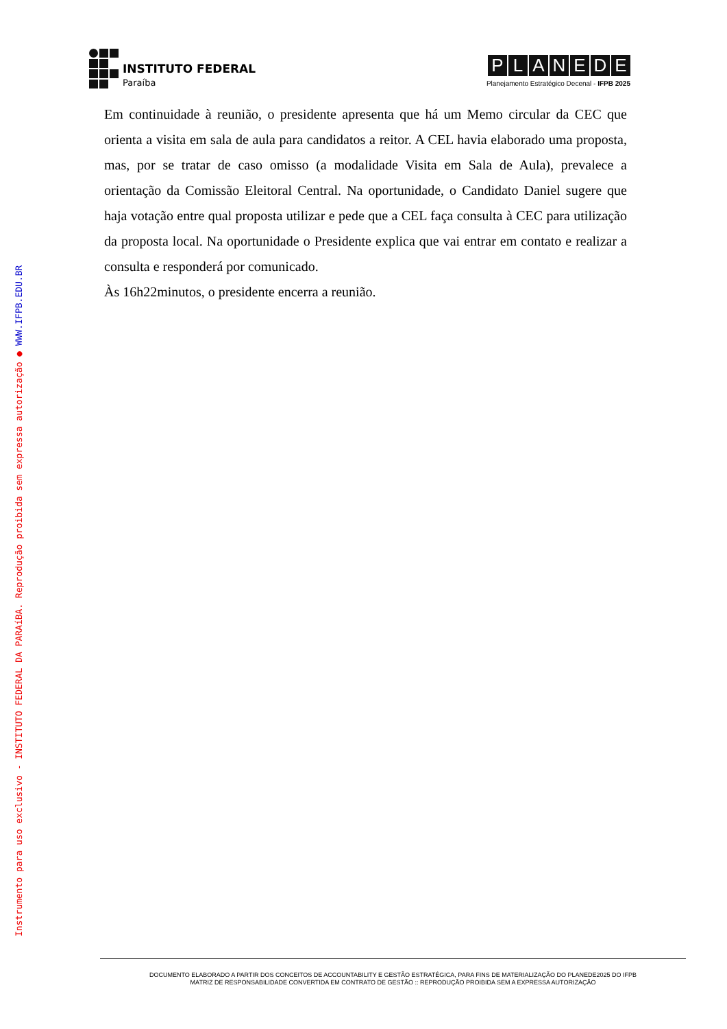INSTITUTO FEDERAL
Paraíba
PLANEDE
Planejamento Estratégico Decenal - IFPB 2025
Em continuidade à reunião, o presidente apresenta que há um Memo circular da CEC que orienta a visita em sala de aula para candidatos a reitor. A CEL havia elaborado uma proposta, mas, por se tratar de caso omisso (a modalidade Visita em Sala de Aula), prevalece a orientação da Comissão Eleitoral Central. Na oportunidade, o Candidato Daniel sugere que haja votação entre qual proposta utilizar e pede que a CEL faça consulta à CEC para utilização da proposta local. Na oportunidade o Presidente explica que vai entrar em contato e realizar a consulta e responderá por comunicado.
Às 16h22minutos, o presidente encerra a reunião.
Instrumento para uso exclusivo - INSTITUTO FEDERAL DA PARAíBA. Reprodução proibida sem expressa autorização ● WWW.IFPB.EDU.BR
DOCUMENTO ELABORADO A PARTIR DOS CONCEITOS DE ACCOUNTABILITY E GESTÃO ESTRATÉGICA, PARA FINS DE MATERIALIZAÇÃO DO PLANEDE2025 DO IFPB
MATRIZ DE RESPONSABILIDADE CONVERTIDA EM CONTRATO DE GESTÃO :: REPRODUÇÃO PROIBIDA SEM A EXPRESSA AUTORIZAÇÃO